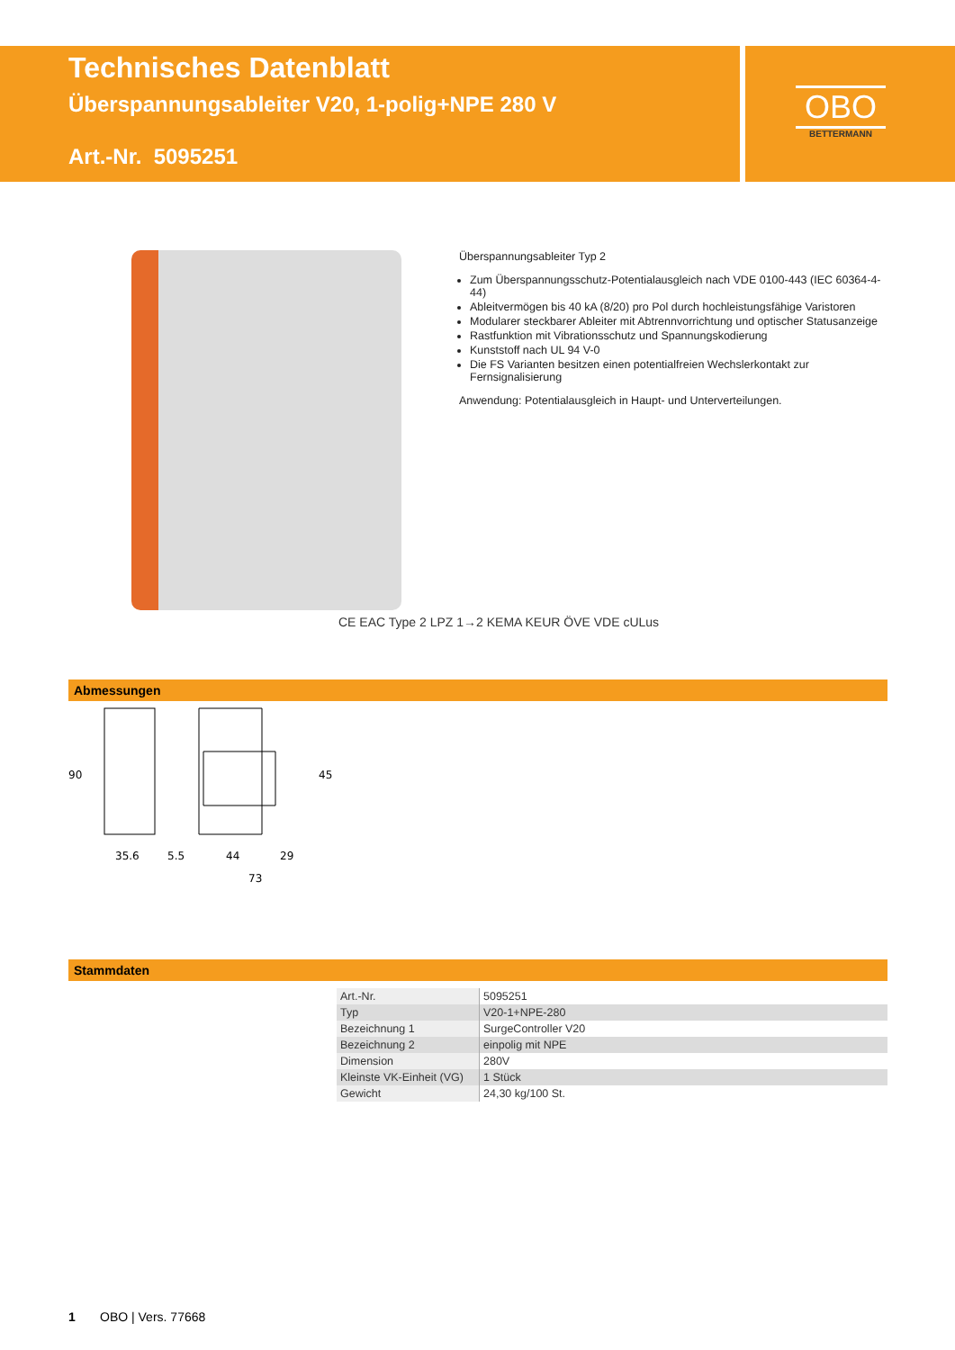Technisches Datenblatt
Überspannungsableiter V20, 1-polig+NPE 280 V
Art.-Nr. 5095251
OBO
BETTERMANN
Überspannungsableiter Typ 2
Zum Überspannungsschutz-Potentialausgleich nach VDE 0100-443 (IEC 60364-4-44)
Ableitvermögen bis 40 kA (8/20) pro Pol durch hochleistungsfähige Varistoren
Modularer steckbarer Ableiter mit Abtrennvorrichtung und optischer Statusanzeige
Rastfunktion mit Vibrationsschutz und Spannungskodierung
Kunststoff nach UL 94 V-0
Die FS Varianten besitzen einen potentialfreien Wechslerkontakt zur Fernsignalisierung
Anwendung: Potentialausgleich in Haupt- und Unterverteilungen.
CE EAC Type 2 LPZ 1→2 KEMA KEUR ÖVE VDE cULus
Abmessungen
90
35.6
5.5
44
29
73
45
Stammdaten
| Art.-Nr. | 5095251 |
| Typ | V20-1+NPE-280 |
| Bezeichnung 1 | SurgeController V20 |
| Bezeichnung 2 | einpolig mit NPE |
| Dimension | 280V |
| Kleinste VK-Einheit (VG) | 1 Stück |
| Gewicht | 24,30 kg/100 St. |
1 OBO | Vers. 77668